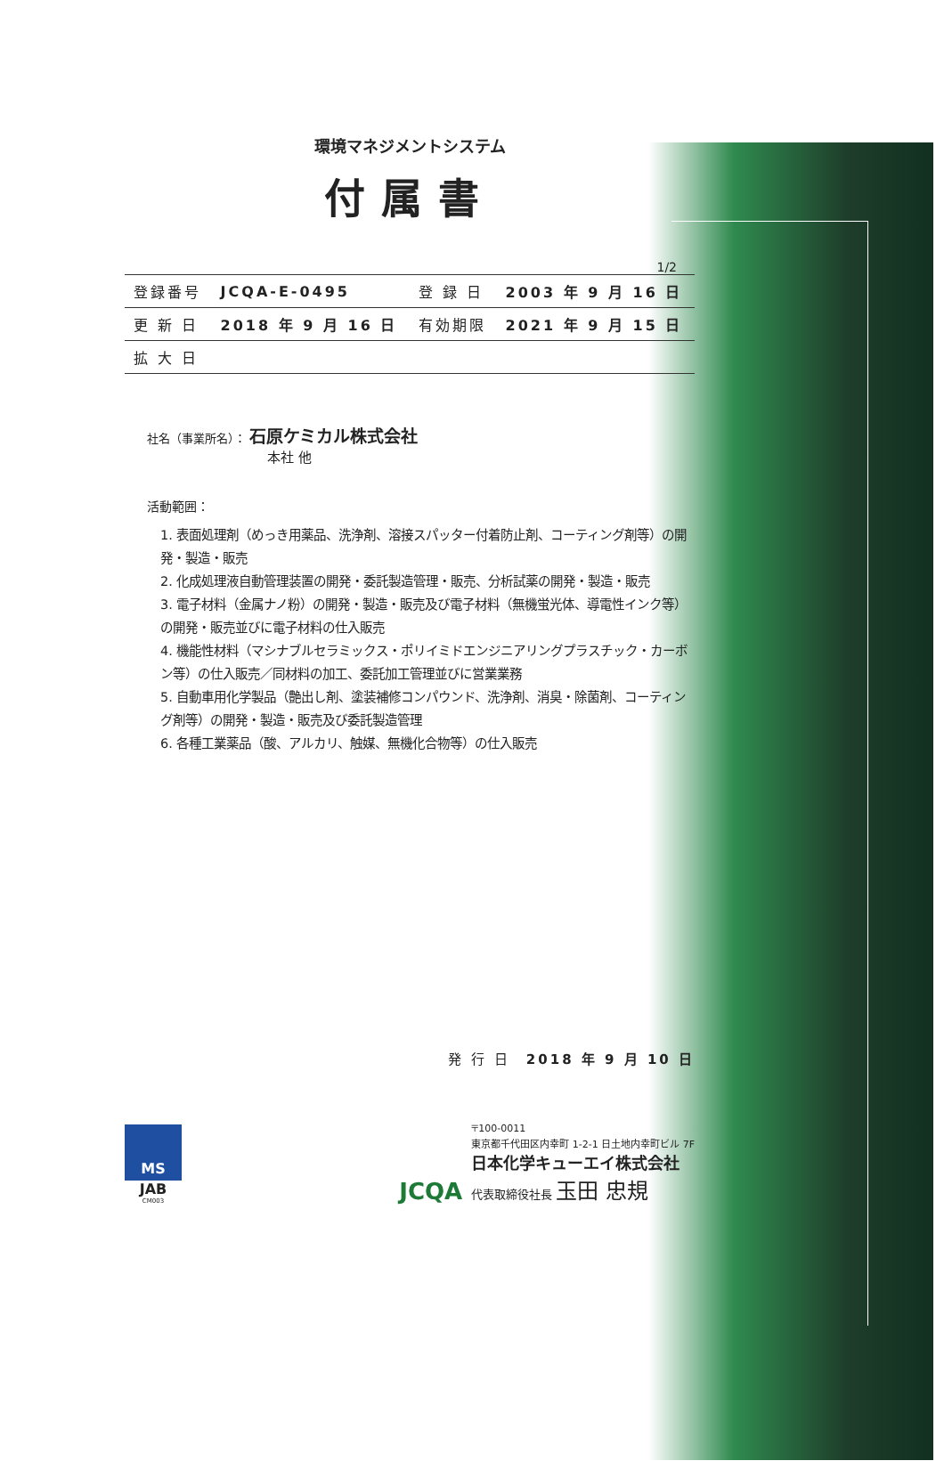環境マネジメントシステム
付属書
1/2
| 登録番号 | JCQA-E-0495 | 登 録 日 | 2003 年 9 月 16 日 |
| 更 新 日 | 2018 年 9 月 16 日 | 有効期限 | 2021 年 9 月 15 日 |
| 拡 大 日 | | | |
社名（事業所名）： 石原ケミカル株式会社
本社 他
活動範囲：
1. 表面処理剤（めっき用薬品、洗浄剤、溶接スパッター付着防止剤、コーティング剤等）の開発・製造・販売
2. 化成処理液自動管理装置の開発・委託製造管理・販売、分析試薬の開発・製造・販売
3. 電子材料（金属ナノ粉）の開発・製造・販売及び電子材料（無機蛍光体、導電性インク等）の開発・販売並びに電子材料の仕入販売
4. 機能性材料（マシナブルセラミックス・ポリイミドエンジニアリングプラスチック・カーボン等）の仕入販売／同材料の加工、委託加工管理並びに営業業務
5. 自動車用化学製品（艶出し剤、塗装補修コンパウンド、洗浄剤、消臭・除菌剤、コーティング剤等）の開発・製造・販売及び委託製造管理
6. 各種工業薬品（酸、アルカリ、触媒、無機化合物等）の仕入販売
発 行 日　2018 年 9 月 10 日
MS
JAB
CM003
JCQA
〒100-0011
東京都千代田区内幸町 1-2-1 日土地内幸町ビル 7F
日本化学キューエイ株式会社
代表取締役社長 玉田 忠規